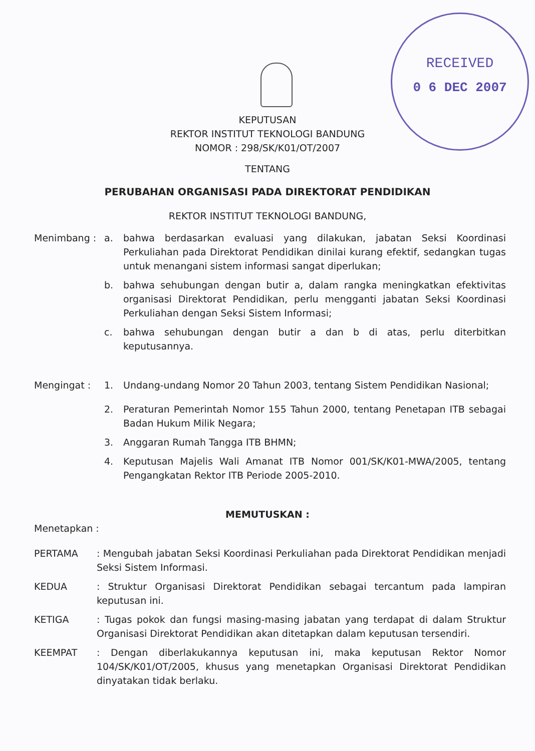RECEIVED
0 6 DEC 2007
KEPUTUSAN
REKTOR INSTITUT TEKNOLOGI BANDUNG
NOMOR : 298/SK/K01/OT/2007
TENTANG
PERUBAHAN ORGANISASI PADA DIREKTORAT PENDIDIKAN
REKTOR INSTITUT TEKNOLOGI BANDUNG,
Menimbang : a. bahwa berdasarkan evaluasi yang dilakukan, jabatan Seksi Koordinasi Perkuliahan pada Direktorat Pendidikan dinilai kurang efektif, sedangkan tugas untuk menangani sistem informasi sangat diperlukan;
b. bahwa sehubungan dengan butir a, dalam rangka meningkatkan efektivitas organisasi Direktorat Pendidikan, perlu mengganti jabatan Seksi Koordinasi Perkuliahan dengan Seksi Sistem Informasi;
c. bahwa sehubungan dengan butir a dan b di atas, perlu diterbitkan keputusannya.
Mengingat : 1. Undang-undang Nomor 20 Tahun 2003, tentang Sistem Pendidikan Nasional;
2. Peraturan Pemerintah Nomor 155 Tahun 2000, tentang Penetapan ITB sebagai Badan Hukum Milik Negara;
3. Anggaran Rumah Tangga ITB BHMN;
4. Keputusan Majelis Wali Amanat ITB Nomor 001/SK/K01-MWA/2005, tentang Pengangkatan Rektor ITB Periode 2005-2010.
MEMUTUSKAN :
Menetapkan :
PERTAMA : Mengubah jabatan Seksi Koordinasi Perkuliahan pada Direktorat Pendidikan menjadi Seksi Sistem Informasi.
KEDUA : Struktur Organisasi Direktorat Pendidikan sebagai tercantum pada lampiran keputusan ini.
KETIGA : Tugas pokok dan fungsi masing-masing jabatan yang terdapat di dalam Struktur Organisasi Direktorat Pendidikan akan ditetapkan dalam keputusan tersendiri.
KEEMPAT : Dengan diberlakukannya keputusan ini, maka keputusan Rektor Nomor 104/SK/K01/OT/2005, khusus yang menetapkan Organisasi Direktorat Pendidikan dinyatakan tidak berlaku.